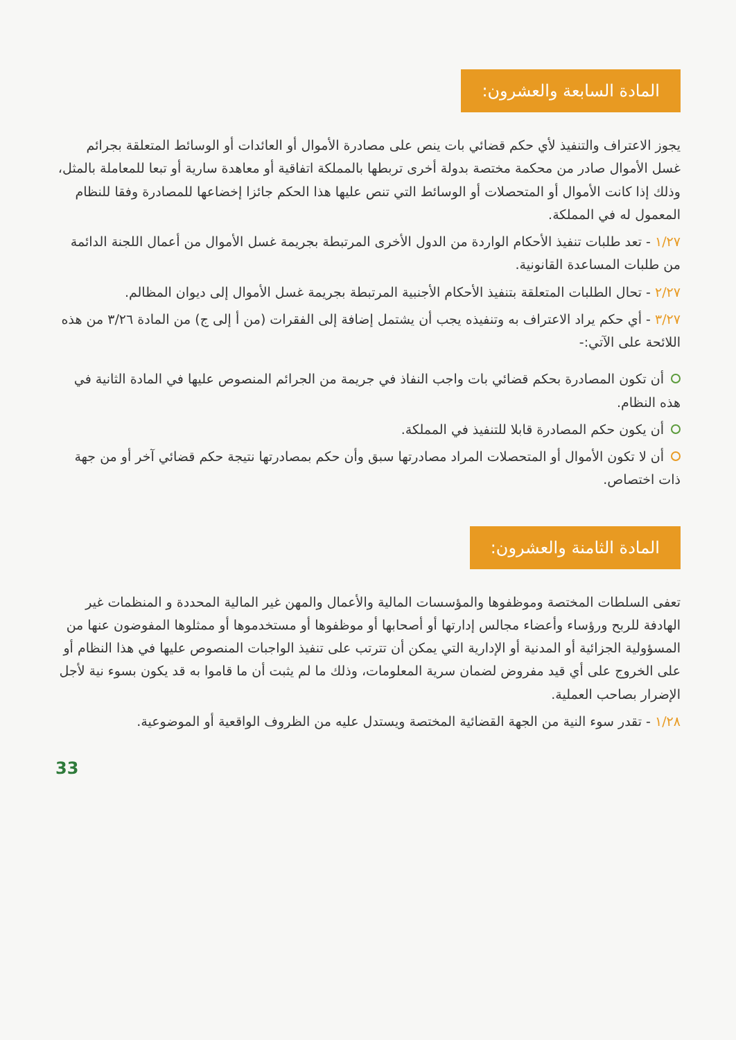المادة السابعة والعشرون:
يجوز الاعتراف والتنفيذ لأي حكم قضائي بات ينص على مصادرة الأموال أو العائدات أو الوسائط المتعلقة بجرائم غسل الأموال صادر من محكمة مختصة بدولة أخرى تربطها بالمملكة اتفاقية أو معاهدة سارية أو تبعا للمعاملة بالمثل، وذلك إذا كانت الأموال أو المتحصلات أو الوسائط التي تنص عليها هذا الحكم جائزا إخضاعها للمصادرة وفقا للنظام المعمول له في المملكة.
١/٢٧ - تعد طلبات تنفيذ الأحكام الواردة من الدول الأخرى المرتبطة بجريمة غسل الأموال من أعمال اللجنة الدائمة من طلبات المساعدة القانونية.
٢/٢٧ - تحال الطلبات المتعلقة بتنفيذ الأحكام الأجنبية المرتبطة بجريمة غسل الأموال إلى ديوان المظالم.
٣/٢٧ - أي حكم يراد الاعتراف به وتنفيذه يجب أن يشتمل إضافة إلى الفقرات (من أ إلى ج) من المادة ٣/٢٦ من هذه اللائحة على الآتي:-
أن تكون المصادرة بحكم قضائي بات واجب النفاذ في جريمة من الجرائم المنصوص عليها في المادة الثانية في هذه النظام.
أن يكون حكم المصادرة قابلا للتنفيذ في المملكة.
أن لا تكون الأموال أو المتحصلات المراد مصادرتها سبق وأن حكم بمصادرتها نتيجة حكم قضائي آخر أو من جهة ذات اختصاص.
المادة الثامنة والعشرون:
تعفى السلطات المختصة وموظفوها والمؤسسات المالية والأعمال والمهن غير المالية المحددة و المنظمات غير الهادفة للربح ورؤساء وأعضاء مجالس إدارتها أو أصحابها أو موظفوها أو مستخدموها أو ممثلوها المفوضون عنها من المسؤولية الجزائية أو المدنية أو الإدارية التي يمكن أن تترتب على تنفيذ الواجبات المنصوص عليها في هذا النظام أو على الخروج على أي قيد مفروض لضمان سرية المعلومات، وذلك ما لم يثبت أن ما قاموا به قد يكون بسوء نية لأجل الإضرار بصاحب العملية.
١/٢٨ - تقدر سوء النية من الجهة القضائية المختصة ويستدل عليه من الظروف الواقعية أو الموضوعية.
33